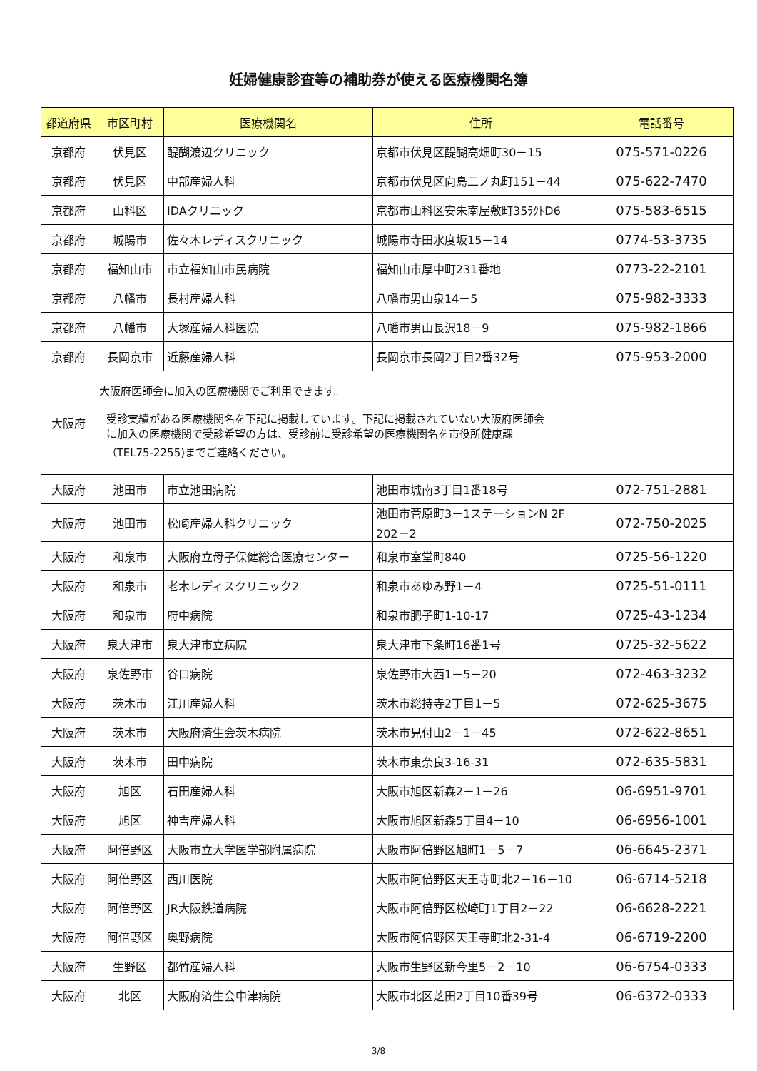妊婦健康診査等の補助券が使える医療機関名簿
| 都道府県 | 市区町村 | 医療機関名 | 住所 | 電話番号 |
| --- | --- | --- | --- | --- |
| 京都府 | 伏見区 | 醍醐渡辺クリニック | 京都市伏見区醍醐高畑町30－15 | 075-571-0226 |
| 京都府 | 伏見区 | 中部産婦人科 | 京都市伏見区向島二ノ丸町151－44 | 075-622-7470 |
| 京都府 | 山科区 | IDAクリニック | 京都市山科区安朱南屋敷町35ﾗｸﾄD6 | 075-583-6515 |
| 京都府 | 城陽市 | 佐々木レディスクリニック | 城陽市寺田水度坂15－14 | 0774-53-3735 |
| 京都府 | 福知山市 | 市立福知山市民病院 | 福知山市厚中町231番地 | 0773-22-2101 |
| 京都府 | 八幡市 | 長村産婦人科 | 八幡市男山泉14－5 | 075-982-3333 |
| 京都府 | 八幡市 | 大塚産婦人科医院 | 八幡市男山長沢18－9 | 075-982-1866 |
| 京都府 | 長岡京市 | 近藤産婦人科 | 長岡京市長岡2丁目2番32号 | 075-953-2000 |
| 大阪府 | 大阪府医師会に加入の医療機関でご利用できます。 受診実績がある医療機関名を下記に掲載しています。下記に掲載されていない大阪府医師会 に加入の医療機関で受診希望の方は、受診前に受診希望の医療機関名を市役所健康課 （TEL75-2255)までご連絡ください。 | | | |
| 大阪府 | 池田市 | 市立池田病院 | 池田市城南3丁目1番18号 | 072-751-2881 |
| 大阪府 | 池田市 | 松崎産婦人科クリニック | 池田市菅原町3－1ステーションN 2F 202－2 | 072-750-2025 |
| 大阪府 | 和泉市 | 大阪府立母子保健総合医療センター | 和泉市室堂町840 | 0725-56-1220 |
| 大阪府 | 和泉市 | 老木レディスクリニック2 | 和泉市あゆみ野1－4 | 0725-51-0111 |
| 大阪府 | 和泉市 | 府中病院 | 和泉市肥子町1-10-17 | 0725-43-1234 |
| 大阪府 | 泉大津市 | 泉大津市立病院 | 泉大津市下条町16番1号 | 0725-32-5622 |
| 大阪府 | 泉佐野市 | 谷口病院 | 泉佐野市大西1－5－20 | 072-463-3232 |
| 大阪府 | 茨木市 | 江川産婦人科 | 茨木市総持寺2丁目1－5 | 072-625-3675 |
| 大阪府 | 茨木市 | 大阪府済生会茨木病院 | 茨木市見付山2－1－45 | 072-622-8651 |
| 大阪府 | 茨木市 | 田中病院 | 茨木市東奈良3-16-31 | 072-635-5831 |
| 大阪府 | 旭区 | 石田産婦人科 | 大阪市旭区新森2－1－26 | 06-6951-9701 |
| 大阪府 | 旭区 | 神吉産婦人科 | 大阪市旭区新森5丁目4－10 | 06-6956-1001 |
| 大阪府 | 阿倍野区 | 大阪市立大学医学部附属病院 | 大阪市阿倍野区旭町1－5－7 | 06-6645-2371 |
| 大阪府 | 阿倍野区 | 西川医院 | 大阪市阿倍野区天王寺町北2－16－10 | 06-6714-5218 |
| 大阪府 | 阿倍野区 | JR大阪鉄道病院 | 大阪市阿倍野区松崎町1丁目2－22 | 06-6628-2221 |
| 大阪府 | 阿倍野区 | 奥野病院 | 大阪市阿倍野区天王寺町北2-31-4 | 06-6719-2200 |
| 大阪府 | 生野区 | 都竹産婦人科 | 大阪市生野区新今里5－2－10 | 06-6754-0333 |
| 大阪府 | 北区 | 大阪府済生会中津病院 | 大阪市北区芝田2丁目10番39号 | 06-6372-0333 |
3/8